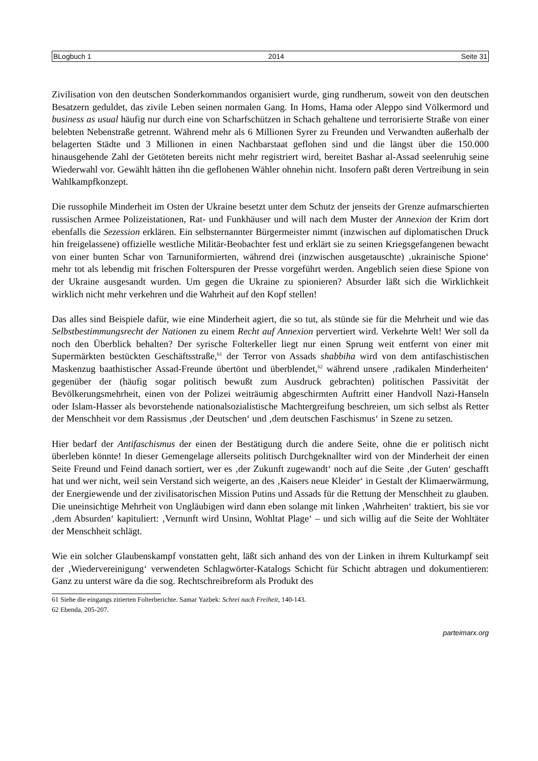BLogbuch 1 2014 Seite 31
Zivilisation von den deutschen Sonderkommandos organisiert wurde, ging rundherum, soweit von den deutschen Besatzern geduldet, das zivile Leben seinen normalen Gang. In Homs, Hama oder Aleppo sind Völkermord und business as usual häufig nur durch eine von Scharfschützen in Schach gehaltene und terrorisierte Straße von einer belebten Nebenstraße getrennt. Während mehr als 6 Millionen Syrer zu Freunden und Verwandten außerhalb der belagerten Städte und 3 Millionen in einen Nachbarstaat geflohen sind und die längst über die 150.000 hinausgehende Zahl der Getöteten bereits nicht mehr registriert wird, bereitet Bashar al-Assad seelenruhig seine Wiederwahl vor. Gewählt hätten ihn die geflohenen Wähler ohnehin nicht. Insofern paßt deren Vertreibung in sein Wahlkampfkonzept.
Die russophile Minderheit im Osten der Ukraine besetzt unter dem Schutz der jenseits der Grenze aufmarschierten russischen Armee Polizeistationen, Rat- und Funkhäuser und will nach dem Muster der Annexion der Krim dort ebenfalls die Sezession erklären. Ein selbsternannter Bürgermeister nimmt (inzwischen auf diplomatischen Druck hin freigelassene) offizielle westliche Militär-Beobachter fest und erklärt sie zu seinen Kriegsgefangenen bewacht von einer bunten Schar von Tarnuniformierten, während drei (inzwischen ausgetauschte) ‚ukrainische Spione‘ mehr tot als lebendig mit frischen Folterspuren der Presse vorgeführt werden. Angeblich seien diese Spione von der Ukraine ausgesandt wurden. Um gegen die Ukraine zu spionieren? Absurder läßt sich die Wirklichkeit wirklich nicht mehr verkehren und die Wahrheit auf den Kopf stellen!
Das alles sind Beispiele dafür, wie eine Minderheit agiert, die so tut, als stünde sie für die Mehrheit und wie das Selbstbestimmungsrecht der Nationen zu einem Recht auf Annexion pervertiert wird. Verkehrte Welt! Wer soll da noch den Überblick behalten? Der syrische Folterkeller liegt nur einen Sprung weit entfernt von einer mit Supermärkten bestückten Geschäftsstraße,<sup>61</sup> der Terror von Assads shabbiha wird von dem antifaschistischen Maskenzug baathistischer Assad-Freunde übertönt und überblendet,<sup>62</sup> während unsere ‚radikalen Minderheiten‘ gegenüber der (häufig sogar politisch bewußt zum Ausdruck gebrachten) politischen Passivität der Bevölkerungsmehrheit, einen von der Polizei weiträumig abgeschirmten Auftritt einer Handvoll Nazi-Hanseln oder Islam-Hasser als bevorstehende nationalsozialistische Machtergreifung beschreien, um sich selbst als Retter der Menschheit vor dem Rassismus ‚der Deutschen‘ und ‚dem deutschen Faschismus‘ in Szene zu setzen.
Hier bedarf der Antifaschismus der einen der Bestätigung durch die andere Seite, ohne die er politisch nicht überleben könnte! In dieser Gemengelage allerseits politisch Durchgeknallter wird von der Minderheit der einen Seite Freund und Feind danach sortiert, wer es ‚der Zukunft zugewandt‘ noch auf die Seite ‚der Guten‘ geschafft hat und wer nicht, weil sein Verstand sich weigerte, an des ‚Kaisers neue Kleider‘ in Gestalt der Klimaerwärmung, der Energiewende und der zivilisatorischen Mission Putins und Assads für die Rettung der Menschheit zu glauben. Die uneinsichtige Mehrheit von Ungläubigen wird dann eben solange mit linken ‚Wahrheiten‘ traktiert, bis sie vor ‚dem Absurden‘ kapituliert: ‚Vernunft wird Unsinn, Wohltat Plage‘ – und sich willig auf die Seite der Wohltäter der Menschheit schlägt.
Wie ein solcher Glaubenskampf vonstatten geht, läßt sich anhand des von der Linken in ihrem Kulturkampf seit der ‚Wiedervereinigung‘ verwendeten Schlagwörter-Katalogs Schicht für Schicht abtragen und dokumentieren: Ganz zu unterst wäre da die sog. Rechtschreibreform als Produkt des
61 Siehe die eingangs zitierten Folterberichte. Samar Yazbek: Schrei nach Freiheit, 140-143.
62 Ebenda, 205-207.
parteimarx.org